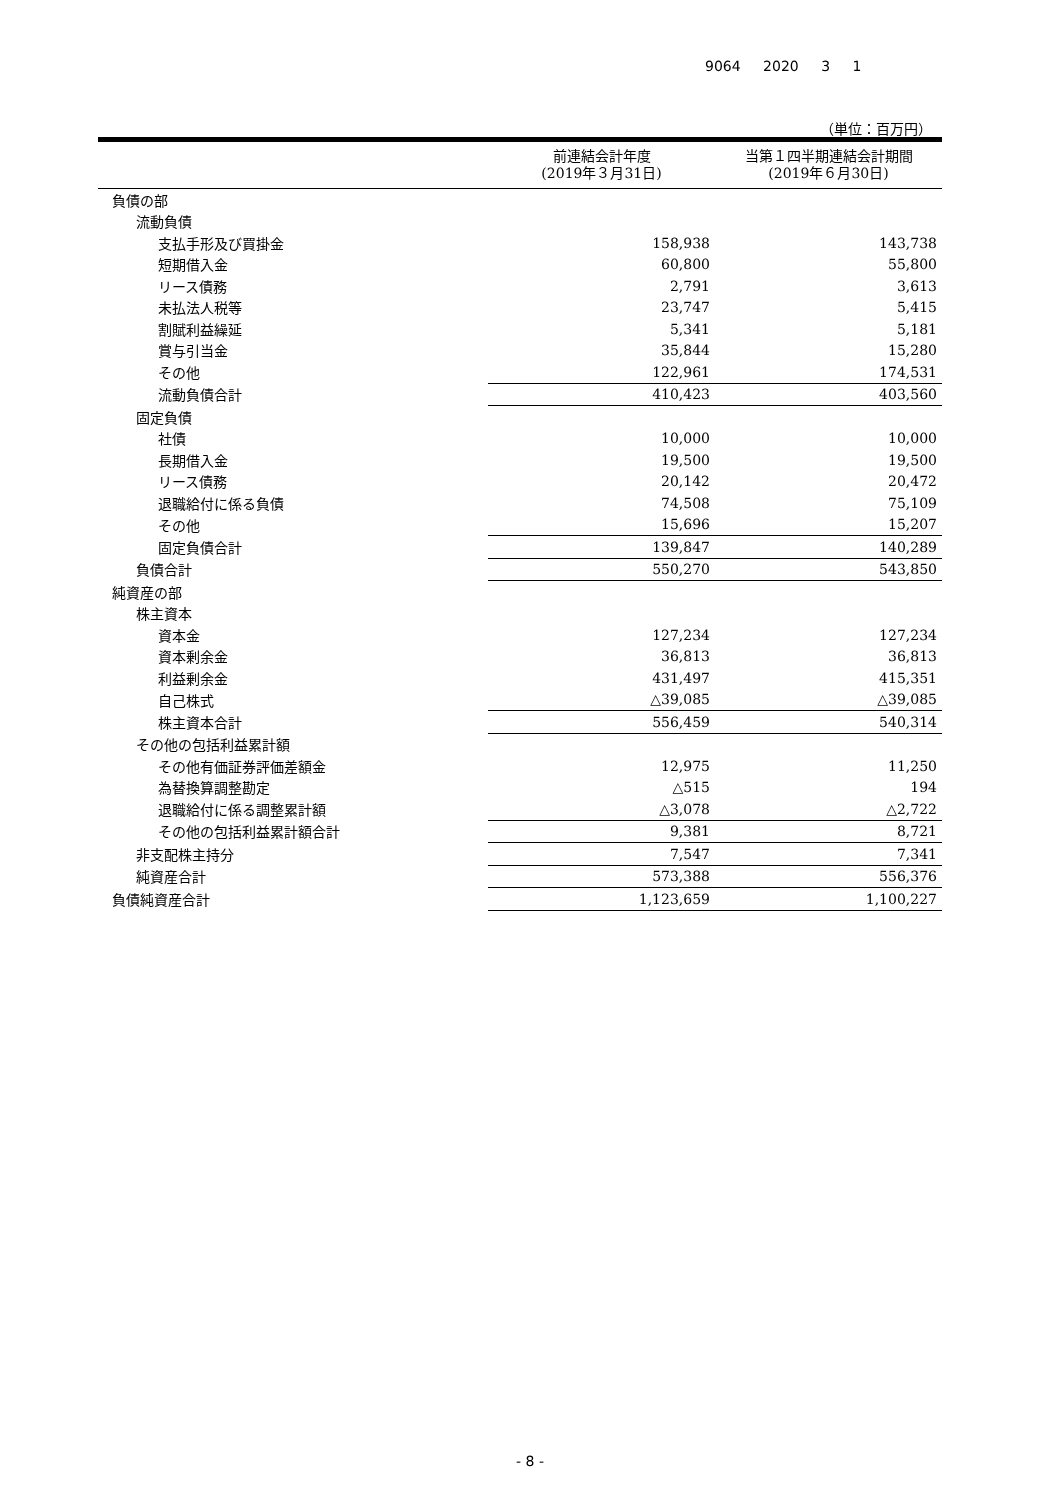9064 2020 3 1
（単位：百万円）
| | 前連結会計年度 (2019年３月31日) | 当第１四半期連結会計期間 (2019年６月30日) |
| --- | --- | --- |
| 負債の部 | | |
| 流動負債 | | |
| 支払手形及び買掛金 | 158,938 | 143,738 |
| 短期借入金 | 60,800 | 55,800 |
| リース債務 | 2,791 | 3,613 |
| 未払法人税等 | 23,747 | 5,415 |
| 割賦利益繰延 | 5,341 | 5,181 |
| 賞与引当金 | 35,844 | 15,280 |
| その他 | 122,961 | 174,531 |
| 流動負債合計 | 410,423 | 403,560 |
| 固定負債 | | |
| 社債 | 10,000 | 10,000 |
| 長期借入金 | 19,500 | 19,500 |
| リース債務 | 20,142 | 20,472 |
| 退職給付に係る負債 | 74,508 | 75,109 |
| その他 | 15,696 | 15,207 |
| 固定負債合計 | 139,847 | 140,289 |
| 負債合計 | 550,270 | 543,850 |
| 純資産の部 | | |
| 株主資本 | | |
| 資本金 | 127,234 | 127,234 |
| 資本剰余金 | 36,813 | 36,813 |
| 利益剰余金 | 431,497 | 415,351 |
| 自己株式 | △39,085 | △39,085 |
| 株主資本合計 | 556,459 | 540,314 |
| その他の包括利益累計額 | | |
| その他有価証券評価差額金 | 12,975 | 11,250 |
| 為替換算調整勘定 | △515 | 194 |
| 退職給付に係る調整累計額 | △3,078 | △2,722 |
| その他の包括利益累計額合計 | 9,381 | 8,721 |
| 非支配株主持分 | 7,547 | 7,341 |
| 純資産合計 | 573,388 | 556,376 |
| 負債純資産合計 | 1,123,659 | 1,100,227 |
- 8 -